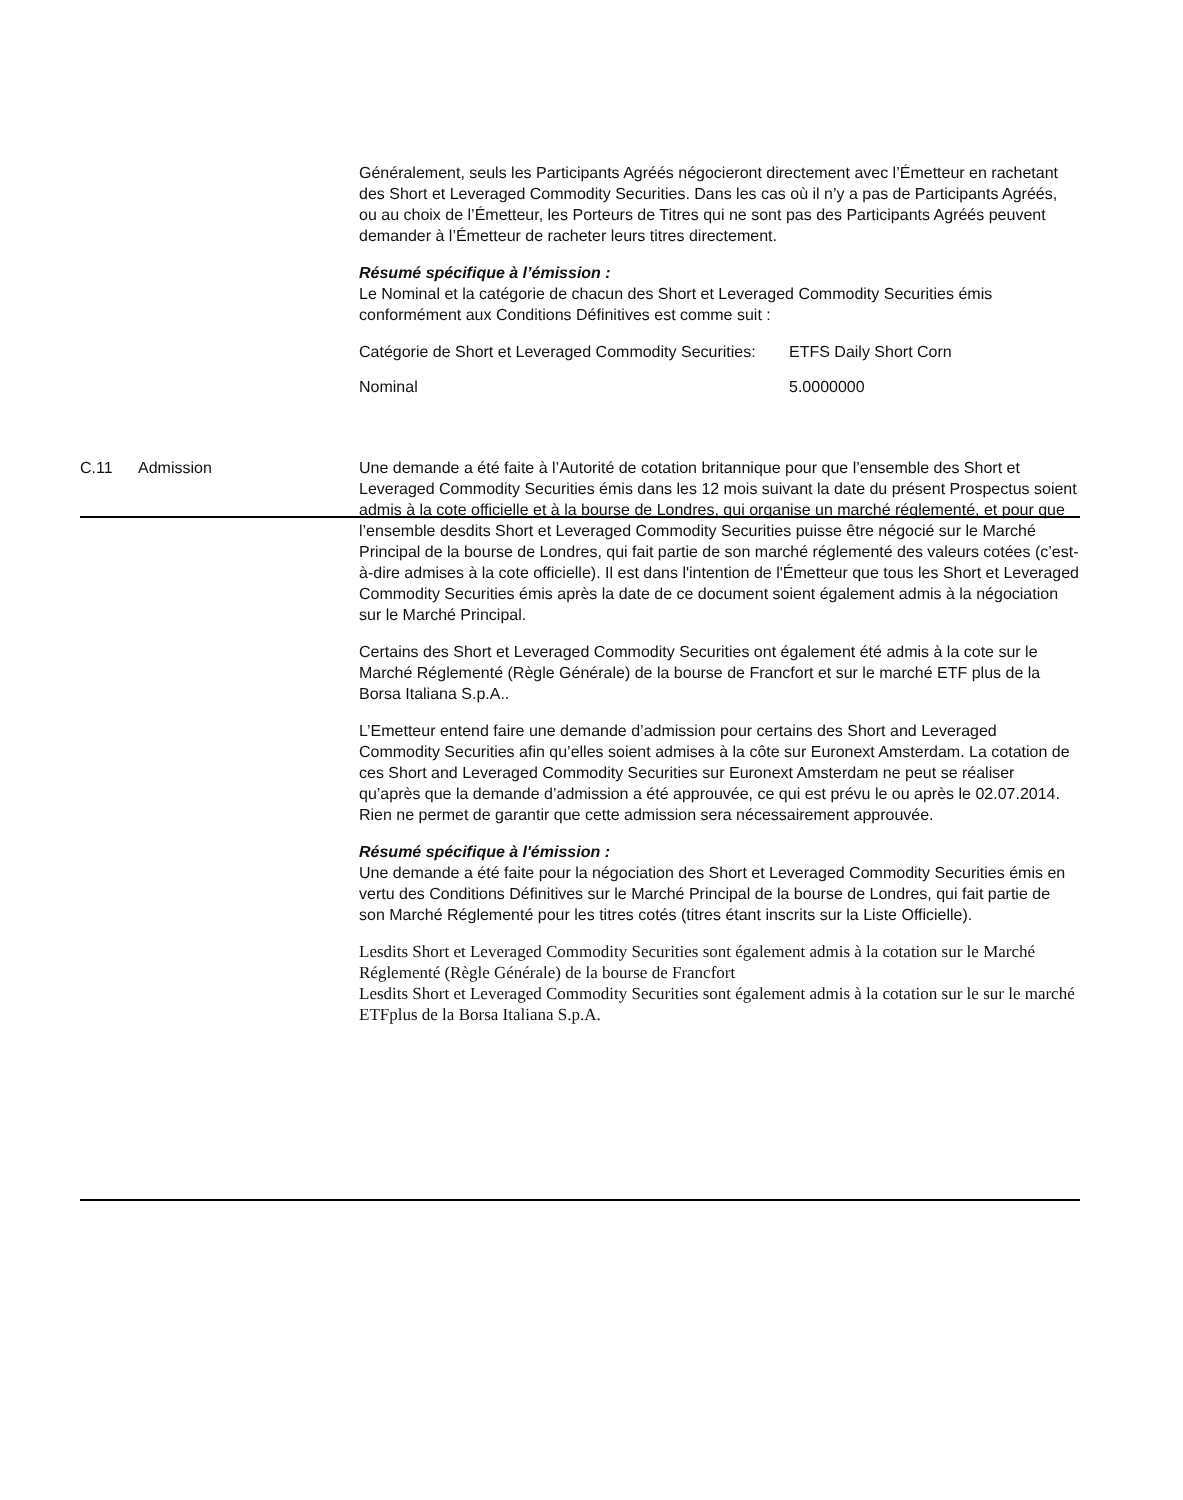Généralement, seuls les Participants Agréés négocieront directement avec l’Émetteur en rachetant des Short et Leveraged Commodity Securities. Dans les cas où il n’y a pas de Participants Agréés, ou au choix de l’Émetteur, les Porteurs de Titres qui ne sont pas des Participants Agréés peuvent demander à l’Émetteur de racheter leurs titres directement.
Résumé spécifique à l’émission :
Le Nominal et la catégorie de chacun des Short et Leveraged Commodity Securities émis conformément aux Conditions Définitives est comme suit :
| Catégorie de Short et Leveraged Commodity Securities: | ETFS Daily Short Corn |
| Nominal | 5.0000000 |
C.11 Admission Une demande a été faite à l’Autorité de cotation britannique pour que l’ensemble des Short et Leveraged Commodity Securities émis dans les 12 mois suivant la date du présent Prospectus soient admis à la cote officielle et à la bourse de Londres, qui organise un marché réglementé, et pour que l’ensemble desdits Short et Leveraged Commodity Securities puisse être négocié sur le Marché Principal de la bourse de Londres, qui fait partie de son marché réglementé des valeurs cotées (c’est-à-dire admises à la cote officielle). Il est dans l'intention de l'Émetteur que tous les Short et Leveraged Commodity Securities émis après la date de ce document soient également admis à la négociation sur le Marché Principal.
Certains des Short et Leveraged Commodity Securities ont également été admis à la cote sur le Marché Réglementé (Règle Générale) de la bourse de Francfort et sur le marché ETF plus de la Borsa Italiana S.p.A..
L’Emetteur entend faire une demande d’admission pour certains des Short and Leveraged Commodity Securities afin qu’elles soient admises à la côte sur Euronext Amsterdam. La cotation de ces Short and Leveraged Commodity Securities sur Euronext Amsterdam ne peut se réaliser qu’après que la demande d’admission a été approuvée, ce qui est prévu le ou après le 02.07.2014. Rien ne permet de garantir que cette admission sera nécessairement approuvée.
Résumé spécifique à l'émission :
Une demande a été faite pour la négociation des Short et Leveraged Commodity Securities émis en vertu des Conditions Définitives sur le Marché Principal de la bourse de Londres, qui fait partie de son Marché Réglementé pour les titres cotés (titres étant inscrits sur la Liste Officielle).
Lesdits Short et Leveraged Commodity Securities sont également admis à la cotation sur le Marché Réglementé (Règle Générale) de la bourse de Francfort
Lesdits Short et Leveraged Commodity Securities sont également admis à la cotation sur le sur le marché ETFplus de la Borsa Italiana S.p.A.